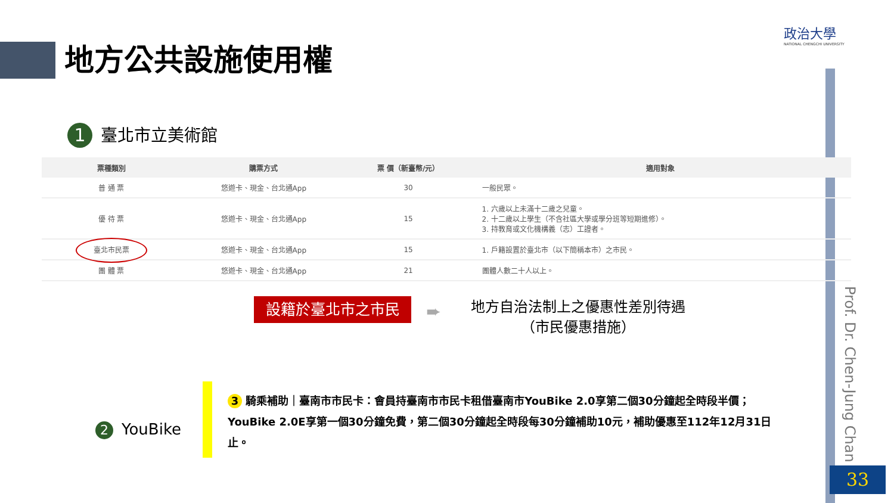地方公共設施使用權
政治大學
NATIONAL CHENGCHI UNIVERSITY
1 臺北市立美術館
| 票種類別 | 購票方式 | 票 價（新臺幣/元） | 適用對象 |
| --- | --- | --- | --- |
| 普 通 票 | 悠遊卡、現金、台北通App | 30 | 一般民眾。 |
| 優 待 票 | 悠遊卡、現金、台北通App | 15 | 1. 六歲以上未滿十二歲之兒童。 2. 十二歲以上學生（不含社區大學或學分班等短期進修）。 3. 持教育或文化機構義（志）工證者。 |
| 臺北市民票 | 悠遊卡、現金、台北通App | 15 | 1. 戶籍設置於臺北市（以下簡稱本市）之市民。 |
| 團 體 票 | 悠遊卡、現金、台北通App | 21 | 團體人數二十人以上。 |
設籍於臺北市之市民 ➨
地方自治法制上之優惠性差別待遇
（市民優惠措施）
2 YouBike
3 騎乘補助｜臺南市市民卡：會員持臺南市市民卡租借臺南市YouBike 2.0享第二個30分鐘起全時段半價；YouBike 2.0E享第一個30分鐘免費，第二個30分鐘起全時段每30分鐘補助10元，補助優惠至112年12月31日止。
Prof. Dr. Chen-Jung Chan
33